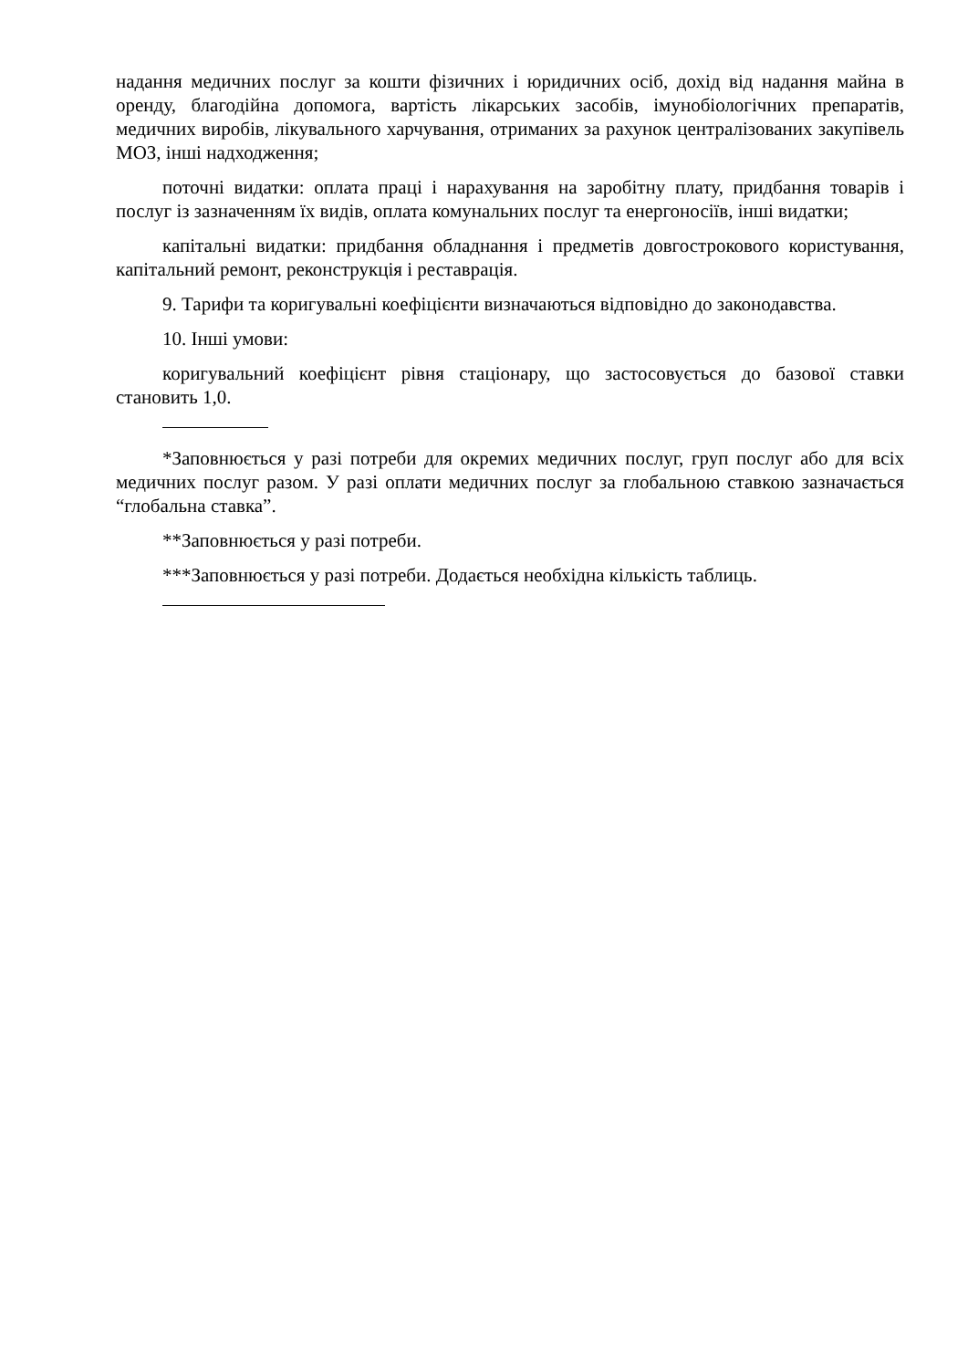надання медичних послуг за кошти фізичних і юридичних осіб, дохід від надання майна в оренду, благодійна допомога, вартість лікарських засобів, імунобіологічних препаратів, медичних виробів, лікувального харчування, отриманих за рахунок централізованих закупівель МОЗ, інші надходження;
поточні видатки: оплата праці і нарахування на заробітну плату, придбання товарів і послуг із зазначенням їх видів, оплата комунальних послуг та енергоносіїв, інші видатки;
капітальні видатки: придбання обладнання і предметів довгострокового користування, капітальний ремонт, реконструкція і реставрація.
9. Тарифи та коригувальні коефіцієнти визначаються відповідно до законодавства.
10. Інші умови:
коригувальний коефіцієнт рівня стаціонару, що застосовується до базової ставки становить 1,0.
*Заповнюється у разі потреби для окремих медичних послуг, груп послуг або для всіх медичних послуг разом. У разі оплати медичних послуг за глобальною ставкою зазначається “глобальна ставка”.
**Заповнюється у разі потреби.
***Заповнюється у разі потреби. Додається необхідна кількість таблиць.